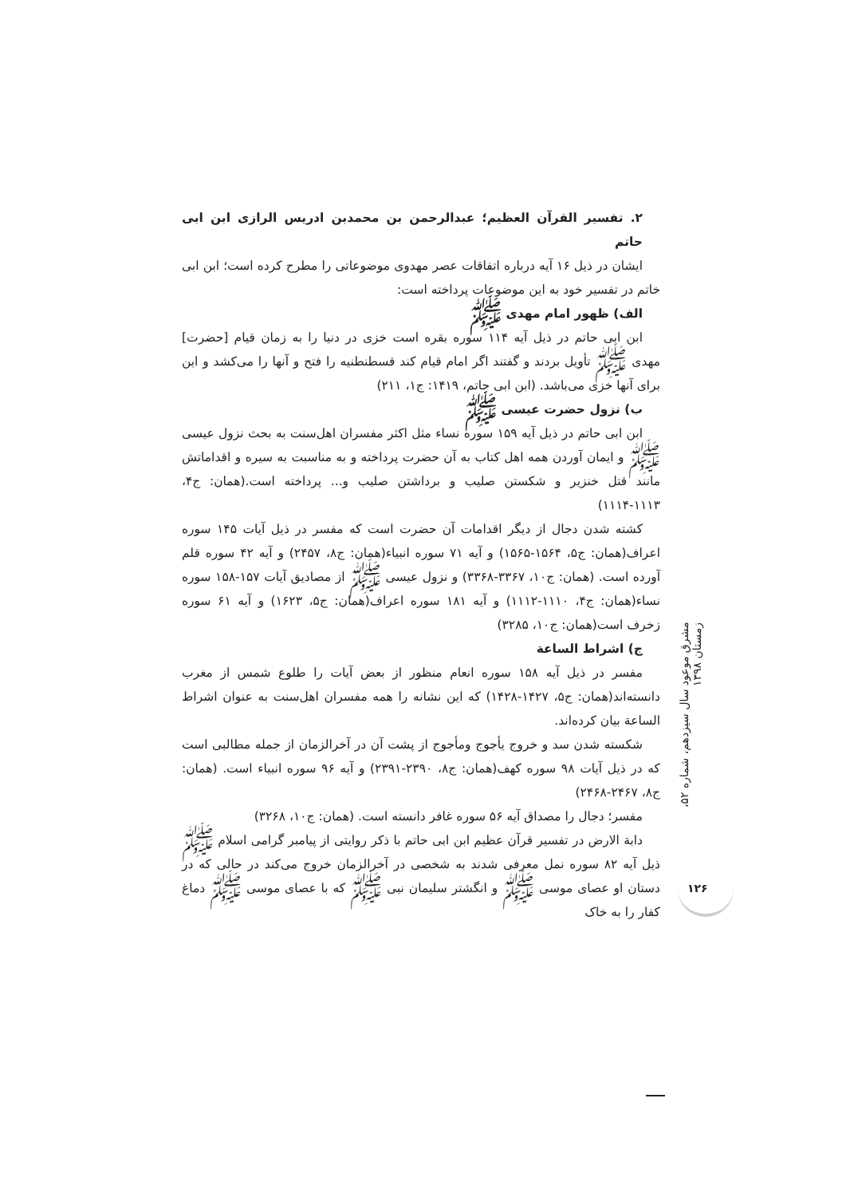۲. تفسیر القرآن العظیم؛ عبدالرحمن بن محمدبن ادریس الرازی ابن ابی حاتم
ایشان در ذیل ۱۶ آیه درباره اتفاقات عصر مهدوی موضوعاتی را مطرح کرده است؛ ابن ابی خاتم در تفسیر خود به این موضوعات پرداخته است:
الف) ظهور امام مهدی ﷺ
ابن ابی حاتم در ذیل آیه ۱۱۴ سوره بقره است خزی در دنیا را به زمان قیام [حضرت] مهدی ﷺ تأویل بردند و گفتند اگر امام قیام کند قسطنطنیه را فتح و آنها را می‌کشد و این برای آنها خزی می‌باشد. (ابن ابی حاتم، ۱۴۱۹: ج۱، ۲۱۱)
ب) نزول حضرت عیسی ﷺ
ابن ابی حاتم در ذیل آیه ۱۵۹ سوره نساء مثل اکثر مفسران اهل‌سنت به بحث نزول عیسی ﷺ و ایمان آوردن همه اهل کتاب به آن حضرت پرداخته و به مناسبت به سیره و اقداماتش مانند قتل خنزیر و شکستن صلیب و برداشتن صلیب و... پرداخته است.(همان: ج۴، ۱۱۱۳-۱۱۱۴)
کشته شدن دجال از دیگر اقدامات آن حضرت است که مفسر در ذیل آیات ۱۴۵ سوره اعراف(همان: ج۵، ۱۵۶۴-۱۵۶۵) و آیه ۷۱ سوره انبیاء(همان: ج۸، ۲۴۵۷) و آیه ۴۲ سوره قلم آورده است. (همان: ج۱۰، ۳۳۶۷-۳۳۶۸) و نزول عیسی ﷺ از مصادیق آیات ۱۵۷-۱۵۸ سوره نساء(همان: ج۴، ۱۱۱۰-۱۱۱۲) و آیه ۱۸۱ سوره اعراف(همان: ج۵، ۱۶۲۳) و آیه ۶۱ سوره زخرف است(همان: ج۱۰، ۳۲۸۵)
ج) اشراط الساعة
مفسر در ذیل آیه ۱۵۸ سوره انعام منظور از بعض آیات را طلوع شمس از مغرب دانسته‌اند(همان: ج۵، ۱۴۲۷-۱۴۲۸) که این نشانه را همه مفسران اهل‌سنت به عنوان اشراط الساعة بیان کرده‌اند.
شکسته شدن سد و خروج یأجوج ومأجوج از پشت آن در آخرالزمان از جمله مطالبی است که در ذیل آیات ۹۸ سوره کهف(همان: ج۸، ۲۳۹۰-۲۳۹۱) و آیه ۹۶ سوره انبیاء است. (همان: ج۸، ۲۴۶۷-۲۴۶۸)
مفسر؛ دجال را مصداق آیه ۵۶ سوره غافر دانسته است. (همان: ج۱۰، ۳۲۶۸)
دابة الارض در تفسیر قرآن عظیم ابن ابی حاتم با ذکر روایتی از پیامبر گرامی اسلام ﷺ ذیل آیه ۸۲ سوره نمل معرفی شدند به شخصی در آخرالزمان خروج می‌کند در حالی که در دستان او عصای موسی ﷺ و انگشتر سلیمان نبی ﷺ که با عصای موسی ﷺ دماغ کفار را به خاک
مشرق موعود سال سیزدهم، شماره ۵۲، زمستان ۱۳۹۸
۱۲۶